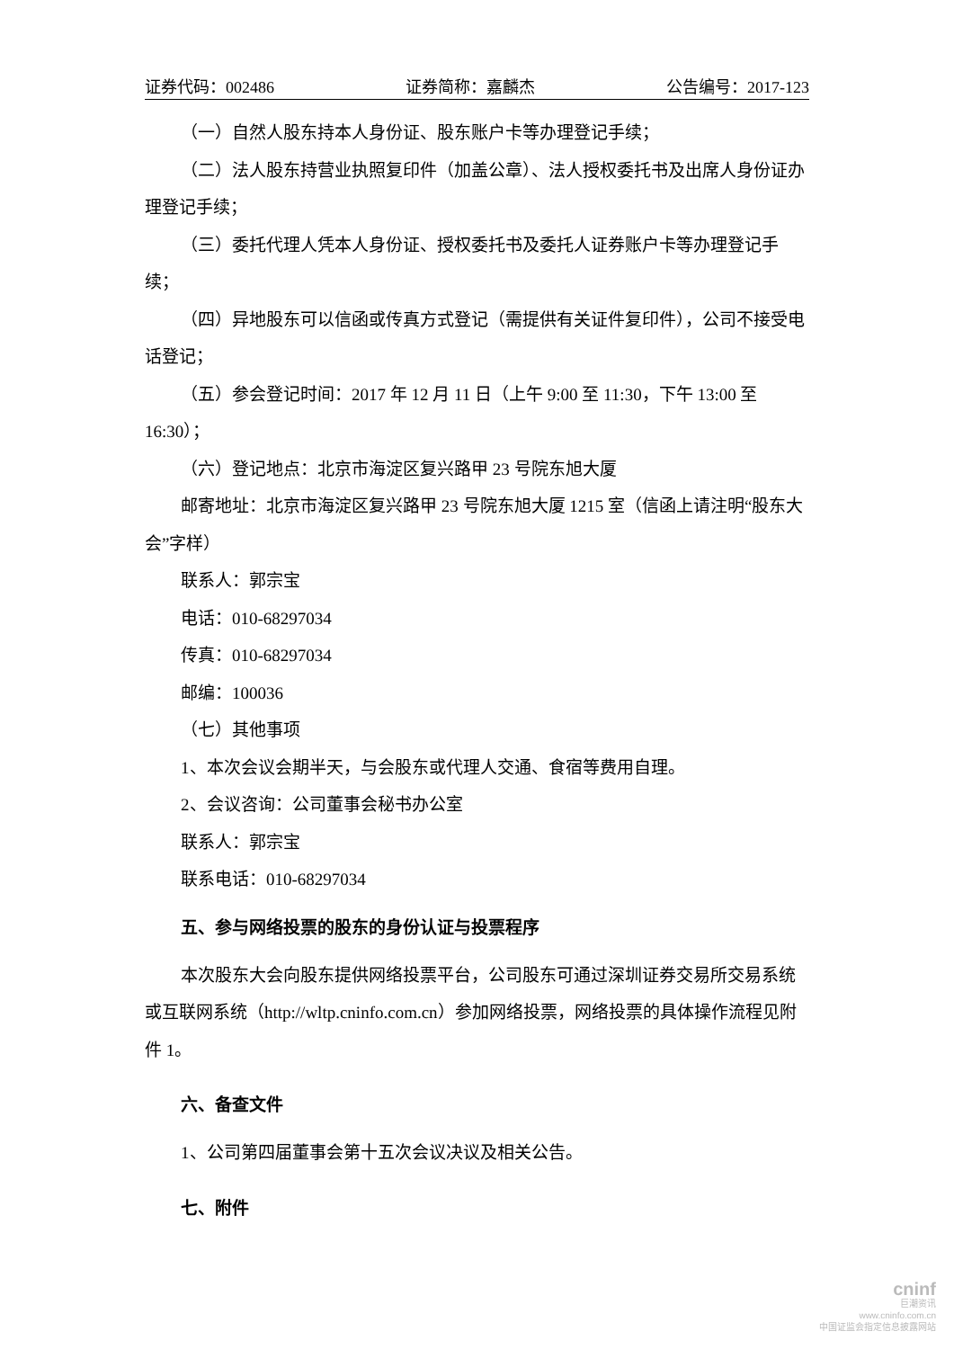证券代码：002486 证券简称：嘉麟杰 公告编号：2017-123
（一）自然人股东持本人身份证、股东账户卡等办理登记手续；
（二）法人股东持营业执照复印件（加盖公章）、法人授权委托书及出席人身份证办理登记手续；
（三）委托代理人凭本人身份证、授权委托书及委托人证券账户卡等办理登记手续；
（四）异地股东可以信函或传真方式登记（需提供有关证件复印件），公司不接受电话登记；
（五）参会登记时间：2017 年 12 月 11 日（上午 9:00 至 11:30，下午 13:00 至 16:30）；
（六）登记地点：北京市海淀区复兴路甲 23 号院东旭大厦
邮寄地址：北京市海淀区复兴路甲 23 号院东旭大厦 1215 室（信函上请注明“股东大会”字样）
联系人：郭宗宝
电话：010-68297034
传真：010-68297034
邮编：100036
（七）其他事项
1、本次会议会期半天，与会股东或代理人交通、食宿等费用自理。
2、会议咨询：公司董事会秘书办公室
联系人：郭宗宝
联系电话：010-68297034
五、参与网络投票的股东的身份认证与投票程序
本次股东大会向股东提供网络投票平台，公司股东可通过深圳证券交易所交易系统或互联网系统（http://wltp.cninfo.com.cn）参加网络投票，网络投票的具体操作流程见附件 1。
六、备查文件
1、公司第四届董事会第十五次会议决议及相关公告。
七、附件
cninf
巨潮资讯
www.cninfo.com.cn
中国证监会指定信息披露网站